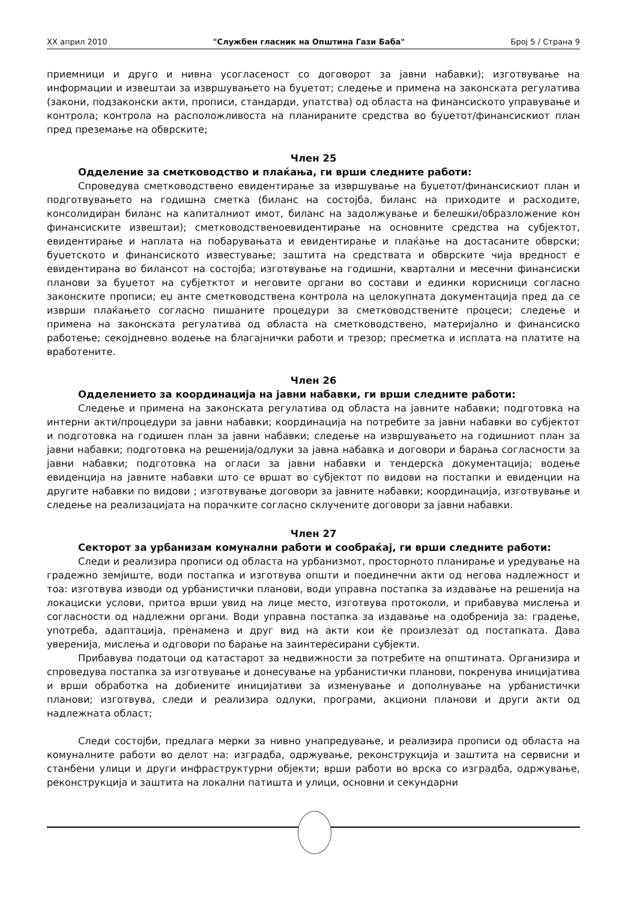XX април 2010 "Службен гласник на Општина Гази Баба" Број 5 / Страна 9
приемници и друго и нивна усогласеност со договорот за јавни набавки); изготвување на информации и извештаи за извршувањето на буџетот; следење и примена на законската регулатива (закони, подзаконски акти, прописи, стандарди, упатства) од областа на финансиското управување и контрола; контрола на расположливоста на планираните средства во буџетот/финансискиот план пред преземање на обврските;
Член 25
Одделение за сметководство и плаќања, ги врши следните работи:
Спроведува сметководствено евидентирање за извршување на буџетот/финансискиот план и подготвувањето на годишна сметка (биланс на состојба, биланс на приходите и расходите, консолидиран биланс на капиталниот имот, биланс на задолжување и белешки/образложение кон финансиските извештаи); сметководственоевидентирање на основните средства на субјектот, евидентирање и наплата на побарувањата и евидентирање и плаќање на достасаните обврски; буџетското и финансиското известување; заштита на средствата и обврските чија вредност е евидентирана во билансот на состојба; изготвување на годишни, квартални и месечни финансиски планови за буџетот на субјетктот и неговите органи во состави и единки корисници согласно законските прописи; еџ анте сметководствена контрола на целокупната документација пред да се изврши плаќањето согласно пишаните процедури за сметководствените процеси; следење и примена на законската регулатива од областа на сметководствено, материјално и финансиско работење; секојдневно водење на благајнички работи и трезор; пресметка и исплата на платите на вработените.
Член 26
Одделението за координација на јавни набавки, ги врши следните работи:
Следење и примена на законската регулатива од областа на јавните набавки; подготовка на интерни акти/процедури за јавни набавки; координација на потребите за јавни набавки во субјектот и подготовка на годишен план за јавни набавки; следење на извршувањето на годишниот план за јавни набавки; подготовка на решенија/одлуки за јавна набавка и договори и барања согласности за јавни набавки; подготовка на огласи за јавни набавки и тендерска документација; водење евиденција на јавните набавки што се вршат во субјектот по видови на постапки и евиденции на другите набавки по видови ; изготвување договори за јавните набавки; координација, изготвување и следење на реализацијата на порачките согласно склучените договори за јавни набавки.
Член 27
Секторот за урбанизам комунални работи и сообраќај, ги врши следните работи:
Следи и реализира прописи од областа на урбанизмот, просторното планирање и уредување на градежно земјиште, води постапка и изготвува општи и поединечни акти од негова надлежност и тоа: изготвува изводи од урбанистички планови, води управна постапка за издавање на решенија на локациски услови, притоа врши увид на лице место, изготвува протоколи, и прибавува мислења и согласности од надлежни органи. Води управна постапка за издавање на одобренија за: градење, употреба, адаптација, пренамена и друг вид на акти кои ќе произлезат од постапката. Дава уверенија, мислења и одговори по барање на заинтересирани субјекти.
Прибавува податоци од катастарот за недвижности за потребите на општината. Организира и спроведува постапка за изготвување и донесување на урбанистички планови, покренува иницијатива и врши обработка на добиените иницијативи за изменување и дополнување на урбанистички планови; изготвува, следи и реализира одлуки, програми, акциони планови и други акти од надлежната област;
Следи состојби, предлага мерки за нивно унапредување, и реализира прописи од областа на комуналните работи во делот на: изградба, одржување, реконструкција и заштита на сервисни и станбени улици и други инфраструктурни објекти; врши работи во врска со изградба, одржување, реконструкција и заштита на локални патишта и улици, основни и секундарни